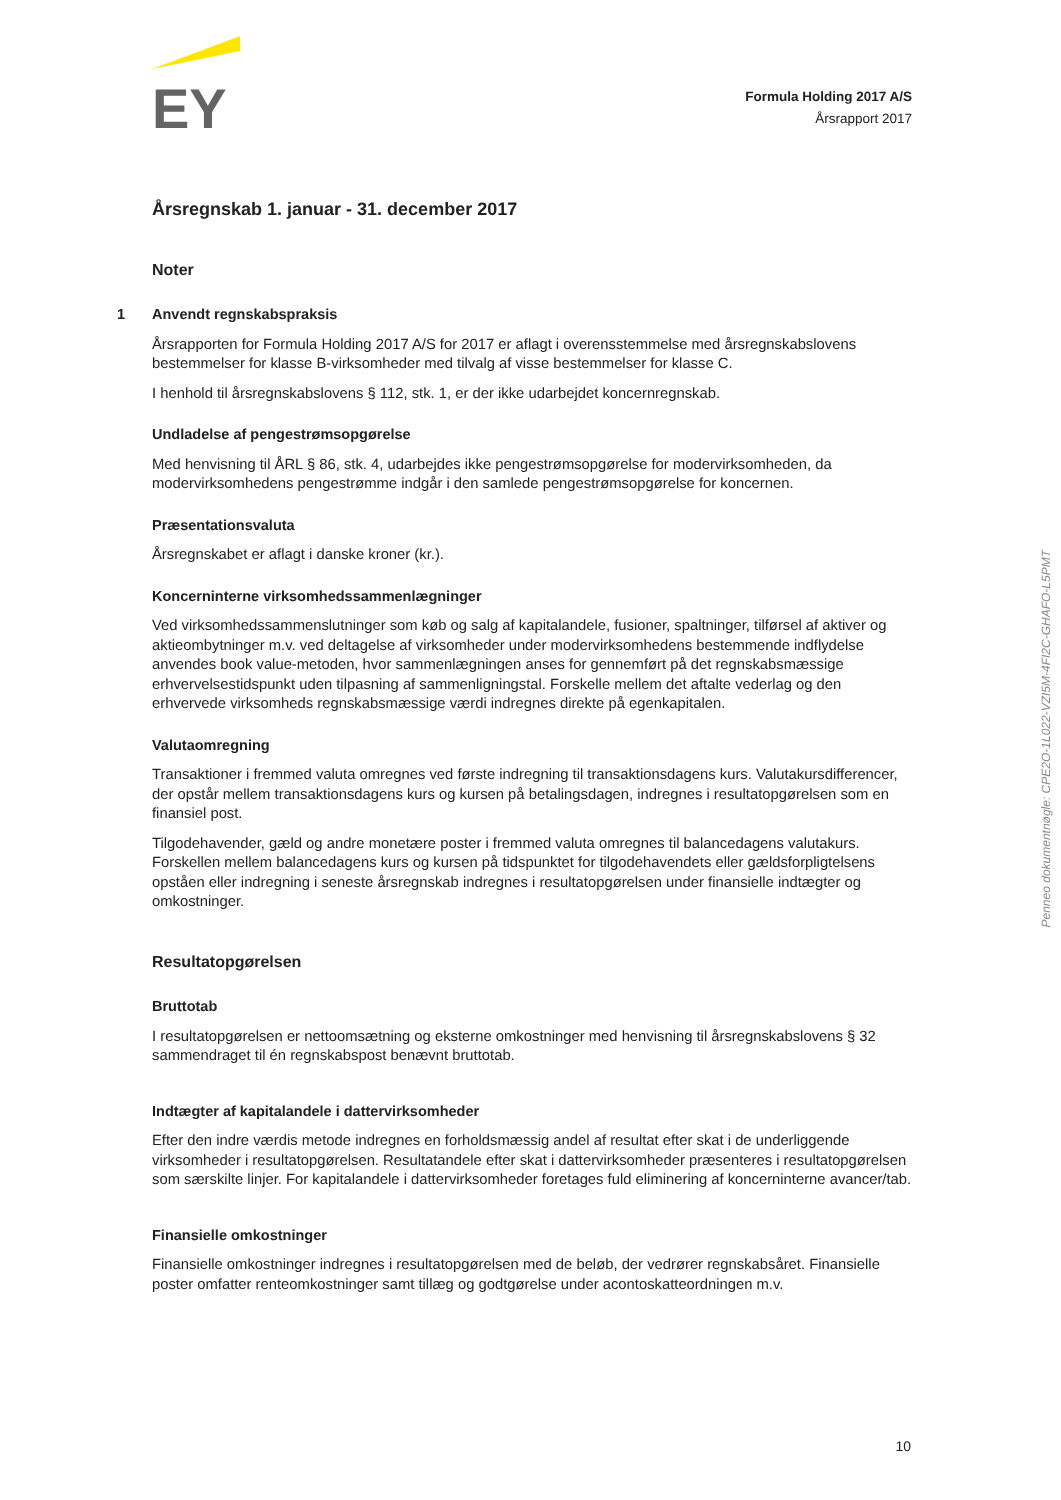EY
Formula Holding 2017 A/S
Årsrapport 2017
Årsregnskab 1. januar - 31. december 2017
Noter
1 Anvendt regnskabspraksis
Årsrapporten for Formula Holding 2017 A/S for 2017 er aflagt i overensstemmelse med årsregnskabslovens bestemmelser for klasse B-virksomheder med tilvalg af visse bestemmelser for klasse C.
I henhold til årsregnskabslovens § 112, stk. 1, er der ikke udarbejdet koncernregnskab.
Undladelse af pengestrømsopgørelse
Med henvisning til ÅRL § 86, stk. 4, udarbejdes ikke pengestrømsopgørelse for modervirksomheden, da modervirksomhedens pengestrømme indgår i den samlede pengestrømsopgørelse for koncernen.
Præsentationsvaluta
Årsregnskabet er aflagt i danske kroner (kr.).
Koncerninterne virksomhedssammenlægninger
Ved virksomhedssammenslutninger som køb og salg af kapitalandele, fusioner, spaltninger, tilførsel af aktiver og aktieombytninger m.v. ved deltagelse af virksomheder under modervirksomhedens bestemmende indflydelse anvendes book value-metoden, hvor sammenlægningen anses for gennemført på det regnskabsmæssige erhvervelsestidspunkt uden tilpasning af sammenligningstal. Forskelle mellem det aftalte vederlag og den erhvervede virksomheds regnskabsmæssige værdi indregnes direkte på egenkapitalen.
Valutaomregning
Transaktioner i fremmed valuta omregnes ved første indregning til transaktionsdagens kurs. Valutakursdifferencer, der opstår mellem transaktionsdagens kurs og kursen på betalingsdagen, indregnes i resultatopgørelsen som en finansiel post.
Tilgodehavender, gæld og andre monetære poster i fremmed valuta omregnes til balancedagens valutakurs. Forskellen mellem balancedagens kurs og kursen på tidspunktet for tilgodehavendets eller gældsforpligtelsens opståen eller indregning i seneste årsregnskab indregnes i resultatopgørelsen under finansielle indtægter og omkostninger.
Resultatopgørelsen
Bruttotab
I resultatopgørelsen er nettoomsætning og eksterne omkostninger med henvisning til årsregnskabslovens § 32 sammendraget til én regnskabspost benævnt bruttotab.
Indtægter af kapitalandele i dattervirksomheder
Efter den indre værdis metode indregnes en forholdsmæssig andel af resultat efter skat i de underliggende virksomheder i resultatopgørelsen. Resultatandele efter skat i dattervirksomheder præsenteres i resultatopgørelsen som særskilte linjer. For kapitalandele i dattervirksomheder foretages fuld eliminering af koncerninterne avancer/tab.
Finansielle omkostninger
Finansielle omkostninger indregnes i resultatopgørelsen med de beløb, der vedrører regnskabsåret. Finansielle poster omfatter renteomkostninger samt tillæg og godtgørelse under acontoskatteordningen m.v.
Penneo dokumentnøgle: CPE2O-1L022-VZI5M-4FI2C-GHAFO-L5PMT
10